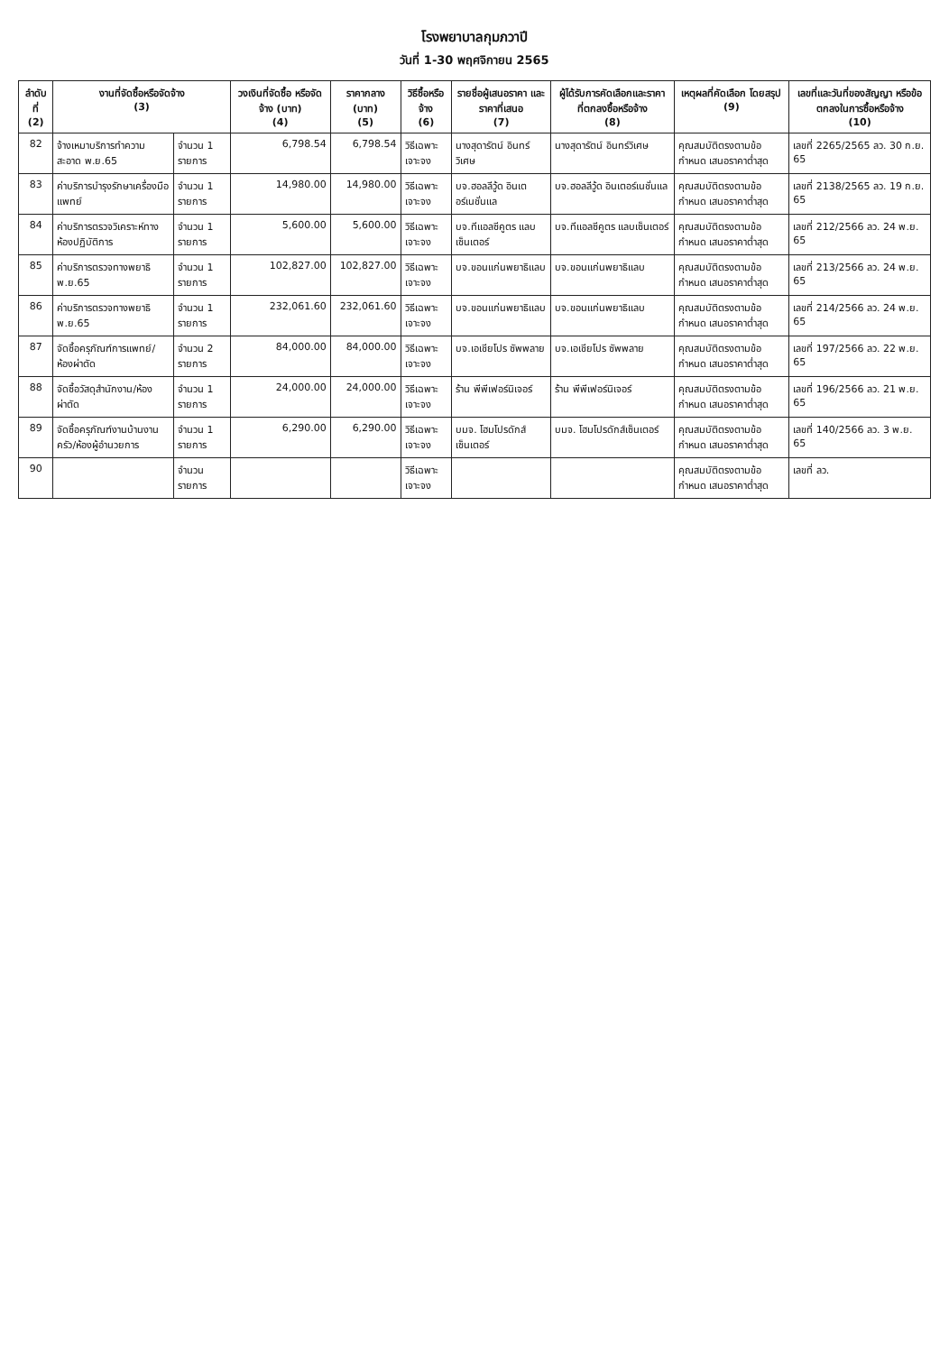โรงพยาบาลกุมภวาปี
วันที่ 1-30 พฤศจิกายน 2565
| ลำดับ ที่ (2) | งานที่จัดซื้อหรือจัดจ้าง (3) | | วงเงินที่จัดซื้อ หรือจัดจ้าง (บาท) (4) | ราคากลาง (บาท) (5) | วิธีซื้อหรือจ้าง (6) | รายชื่อผู้เสนอราคา และราคาที่เสนอ (7) | ผู้ได้รับการคัดเลือกและราคา ที่ตกลงซื้อหรือจ้าง (8) | เหตุผลที่คัดเลือก โดยสรุป (9) | เลขที่และวันที่ของสัญญา หรือข้อตกลงในการซื้อหรือจ้าง (10) |
| --- | --- | --- | --- | --- | --- | --- | --- | --- | --- |
| 82 | จ้างเหมาบริการทำความสะอาด พ.ย.65 | จำนวน 1 รายการ | 6,798.54 | 6,798.54 | วิธีเฉพาะเจาะจง | นางสุดารัตน์ อินทร์วิเศษ | นางสุดารัตน์ อินทร์วิเศษ | คุณสมบัติตรงตามข้อกำหนด เสนอราคาต่ำสุด | เลขที่ 2265/2565 ลว. 30 ก.ย. 65 |
| 83 | ค่าบริการบำรุงรักษาเครื่องมือแพทย์ | จำนวน 1 รายการ | 14,980.00 | 14,980.00 | วิธีเฉพาะเจาะจง | บจ.ฮอลลีวู้ด อินเตอร์เนชั่นแล | บจ.ฮอลลีวู้ด อินเตอร์เนชั่นแล | คุณสมบัติตรงตามข้อกำหนด เสนอราคาต่ำสุด | เลขที่ 2138/2565 ลว. 19 ก.ย. 65 |
| 84 | ค่าบริการตรวจวิเคราะห์ทางห้องปฏิบัติการ | จำนวน 1 รายการ | 5,600.00 | 5,600.00 | วิธีเฉพาะเจาะจง | บจ.ทีแอลซีคูตร แลบเซ็นเตอร์ | บจ.ทีแอลซีคูตร แลบเซ็นเตอร์ | คุณสมบัติตรงตามข้อกำหนด เสนอราคาต่ำสุด | เลขที่ 212/2566 ลว. 24 พ.ย. 65 |
| 85 | ค่าบริการตรวจทางพยาธิ พ.ย.65 | จำนวน 1 รายการ | 102,827.00 | 102,827.00 | วิธีเฉพาะเจาะจง | บจ.ขอนแก่นพยาธิแลบ | บจ.ขอนแก่นพยาธิแลบ | คุณสมบัติตรงตามข้อกำหนด เสนอราคาต่ำสุด | เลขที่ 213/2566 ลว. 24 พ.ย. 65 |
| 86 | ค่าบริการตรวจทางพยาธิ พ.ย.65 | จำนวน 1 รายการ | 232,061.60 | 232,061.60 | วิธีเฉพาะเจาะจง | บจ.ขอนแก่นพยาธิแลบ | บจ.ขอนแก่นพยาธิแลบ | คุณสมบัติตรงตามข้อกำหนด เสนอราคาต่ำสุด | เลขที่ 214/2566 ลว. 24 พ.ย. 65 |
| 87 | จัดซื้อครุภัณฑ์การแพทย์/ห้องผ่าตัด | จำนวน 2 รายการ | 84,000.00 | 84,000.00 | วิธีเฉพาะเจาะจง | บจ.เอเชียโปร ซัพพลาย | บจ.เอเชียโปร ซัพพลาย | คุณสมบัติตรงตามข้อกำหนด เสนอราคาต่ำสุด | เลขที่ 197/2566 ลว. 22 พ.ย. 65 |
| 88 | จัดซื้อวัสดุสำนักงาน/ห้องผ่าตัด | จำนวน 1 รายการ | 24,000.00 | 24,000.00 | วิธีเฉพาะเจาะจง | ร้าน พีพีเฟอร์นิเจอร์ | ร้าน พีพีเฟอร์นิเจอร์ | คุณสมบัติตรงตามข้อกำหนด เสนอราคาต่ำสุด | เลขที่ 196/2566 ลว. 21 พ.ย. 65 |
| 89 | จัดซื้อครุภัณฑ์งานบ้านงานครัว/ห้องผู้อำนวยการ | จำนวน 1 รายการ | 6,290.00 | 6,290.00 | วิธีเฉพาะเจาะจง | บมจ. โฮมโปรดักส์เซ็นเตอร์ | บมจ. โฮมโปรดักส์เซ็นเตอร์ | คุณสมบัติตรงตามข้อกำหนด เสนอราคาต่ำสุด | เลขที่ 140/2566 ลว. 3 พ.ย. 65 |
| 90 | | จำนวน รายการ | | | วิธีเฉพาะเจาะจง | | | คุณสมบัติตรงตามข้อกำหนด เสนอราคาต่ำสุด | เลขที่ ลว. |